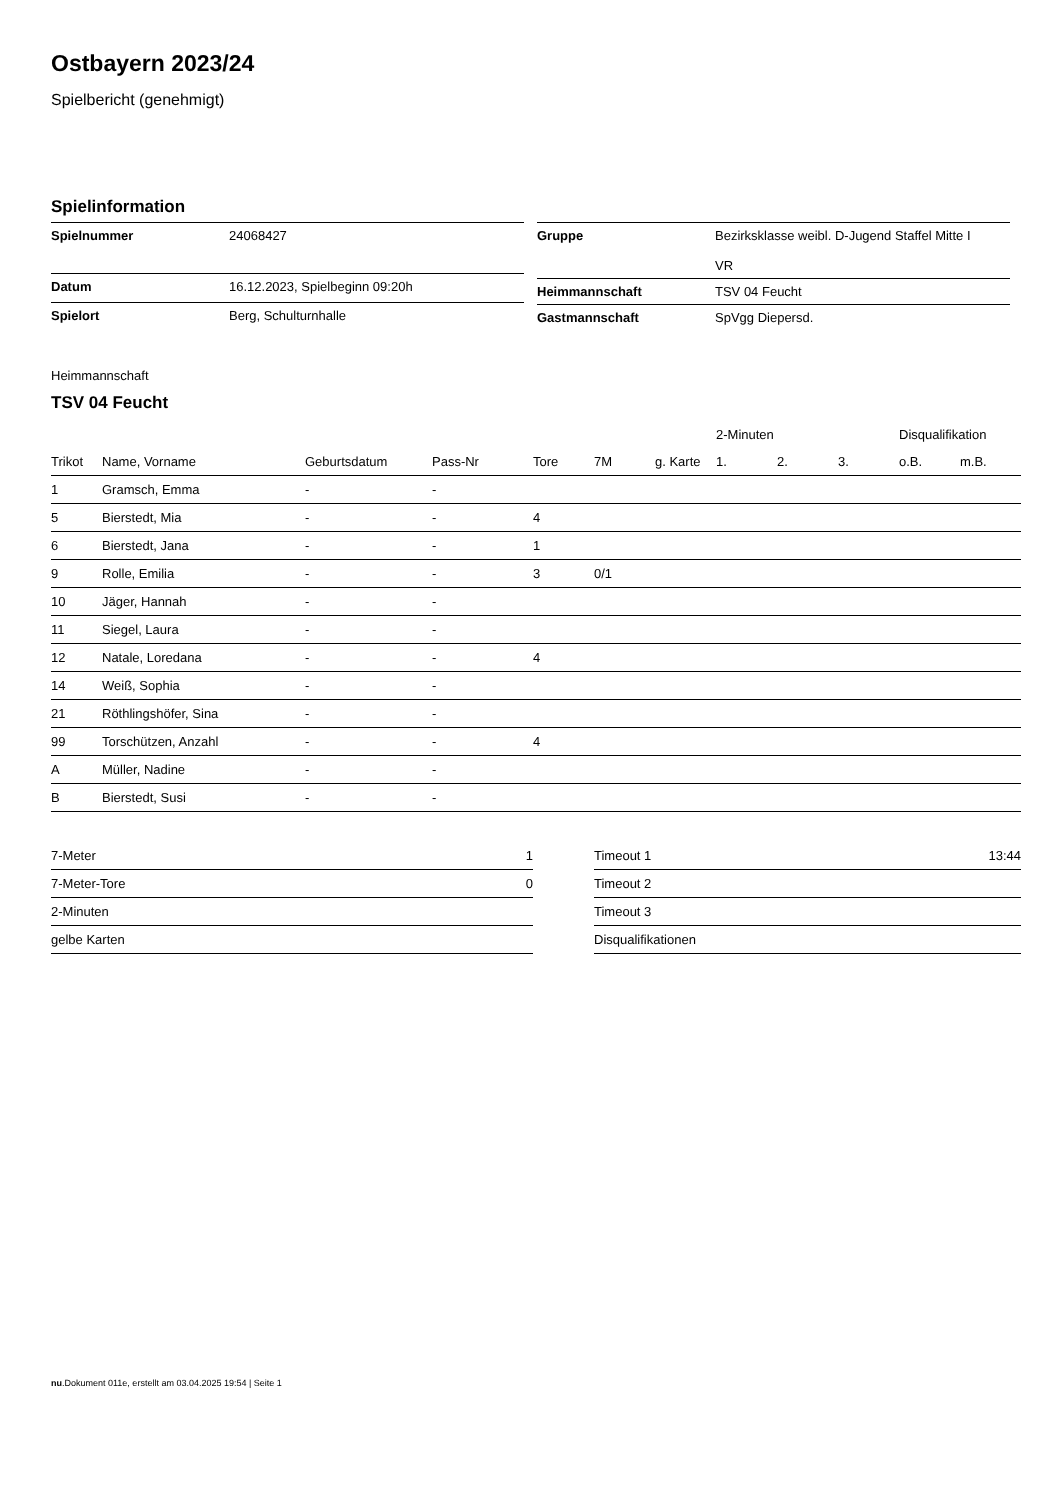Ostbayern 2023/24
Spielbericht (genehmigt)
Spielinformation
| Spielnummer | 24068427 |
| Datum | 16.12.2023, Spielbeginn 09:20h |
| Spielort | Berg, Schulturnhalle |
| Gruppe | Bezirksklasse weibl. D-Jugend Staffel Mitte I VR |
| Heimmannschaft | TSV 04 Feucht |
| Gastmannschaft | SpVgg Diepersd. |
Heimmannschaft
TSV 04 Feucht
| | | | | | | | 2-Minuten | | | Disqualifikation | |
| --- | --- | --- | --- | --- | --- | --- | --- | --- | --- | --- | --- |
| Trikot | Name, Vorname | Geburtsdatum | Pass-Nr | Tore | 7M | g. Karte | 1. | 2. | 3. | o.B. | m.B. |
| 1 | Gramsch, Emma | - | - | | | | | | | | |
| 5 | Bierstedt, Mia | - | - | 4 | | | | | | | |
| 6 | Bierstedt, Jana | - | - | 1 | | | | | | | |
| 9 | Rolle, Emilia | - | - | 3 | 0/1 | | | | | | |
| 10 | Jäger, Hannah | - | - | | | | | | | | |
| 11 | Siegel, Laura | - | - | | | | | | | | |
| 12 | Natale, Loredana | - | - | 4 | | | | | | | |
| 14 | Weiß, Sophia | - | - | | | | | | | | |
| 21 | Röthlingshöfer, Sina | - | - | | | | | | | | |
| 99 | Torschützen, Anzahl | - | - | 4 | | | | | | | |
| A | Müller, Nadine | - | - | | | | | | | | |
| B | Bierstedt, Susi | - | - | | | | | | | | |
| 7-Meter | 1 |
| 7-Meter-Tore | 0 |
| 2-Minuten | |
| gelbe Karten | |
| Timeout 1 | 13:44 |
| Timeout 2 | |
| Timeout 3 | |
| Disqualifikationen | |
nu.Dokument 011e, erstellt am 03.04.2025 19:54 | Seite 1